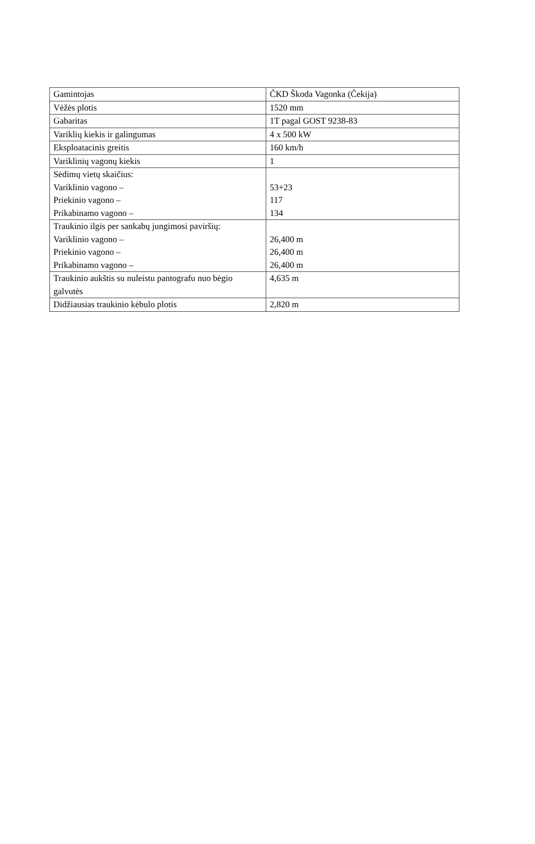| Gamintojas | ČKD Škoda Vagonka (Čekija) |
| Vėžės plotis | 1520 mm |
| Gabaritas | 1T pagal GOST 9238-83 |
| Variklių kiekis ir galingumas | 4 x 500 kW |
| Eksploatacinis greitis | 160 km/h |
| Variklinių vagonų kiekis | 1 |
| Sėdimų vietų skaičius: Variklinio vagono – Priekinio vagono – Prikabinamo vagono – | 53+23 117 134 |
| Traukinio ilgis per sankabų jungimosi paviršių: Variklinio vagono – Priekinio vagono – Prikabinamo vagono – | 26,400 m 26,400 m 26,400 m |
| Traukinio aukštis su nuleistu pantografu nuo bėgio galvutės | 4,635 m |
| Didžiausias traukinio kėbulo plotis | 2,820 m |